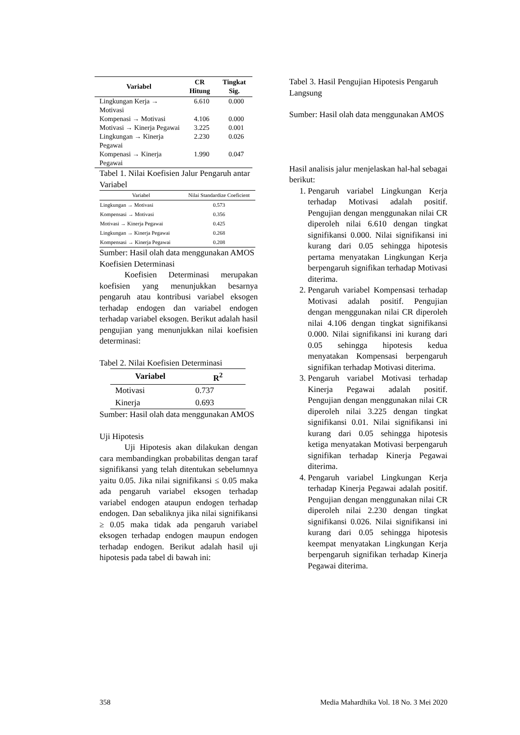| Variabel | CR Hitung | Tingkat Sig. |
| --- | --- | --- |
| Lingkungan Kerja → Motivasi | 6.610 | 0.000 |
| Kompenasi → Motivasi | 4.106 | 0.000 |
| Motivasi → Kinerja Pegawai | 3.225 | 0.001 |
| Lingkungan → Kinerja Pegawai | 2.230 | 0.026 |
| Kompenasi → Kinerja Pegawai | 1.990 | 0.047 |
Tabel 1. Nilai Koefisien Jalur Pengaruh antar Variabel
| Variabel | Nilai Standardize Coeficient |
| --- | --- |
| Lingkungan → Motivasi | 0.573 |
| Kompensasi → Motivasi | 0.356 |
| Motivasi → Kinerja Pegawai | 0.425 |
| Lingkungan → Kinerja Pegawai | 0.268 |
| Kompensasi → Kinerja Pegawai | 0.208 |
Sumber: Hasil olah data menggunakan AMOS
Koefisien Determinasi
   Koefisien Determinasi merupakan koefisien yang menunjukkan besarnya pengaruh atau kontribusi variabel eksogen terhadap endogen dan variabel endogen terhadap variabel eksogen. Berikut adalah hasil pengujian yang menunjukkan nilai koefisien determinasi:
Tabel 2. Nilai Koefisien Determinasi
| Variabel | R<sup>2</sup> |
| --- | --- |
| Motivasi | 0.737 |
| Kinerja | 0.693 |
Sumber: Hasil olah data menggunakan AMOS
Uji Hipotesis
   Uji Hipotesis akan dilakukan dengan cara membandingkan probabilitas dengan taraf signifikansi yang telah ditentukan sebelumnya yaitu 0.05. Jika nilai signifikansi ≤ 0.05 maka ada pengaruh variabel eksogen terhadap variabel endogen ataupun endogen terhadap endogen. Dan sebaliknya jika nilai signifikansi ≥ 0.05 maka tidak ada pengaruh variabel eksogen terhadap endogen maupun endogen terhadap endogen. Berikut adalah hasil uji hipotesis pada tabel di bawah ini:
Tabel 3. Hasil Pengujian Hipotesis Pengaruh Langsung
Sumber: Hasil olah data menggunakan AMOS
Hasil analisis jalur menjelaskan hal-hal sebagai berikut:
1. Pengaruh variabel Lingkungan Kerja terhadap Motivasi adalah positif. Pengujian dengan menggunakan nilai CR diperoleh nilai 6.610 dengan tingkat signifikansi 0.000. Nilai signifikansi ini kurang dari 0.05 sehingga hipotesis pertama menyatakan Lingkungan Kerja berpengaruh signifikan terhadap Motivasi diterima.
2. Pengaruh variabel Kompensasi terhadap Motivasi adalah positif. Pengujian dengan menggunakan nilai CR diperoleh nilai 4.106 dengan tingkat signifikansi 0.000. Nilai signifikansi ini kurang dari 0.05 sehingga hipotesis kedua menyatakan Kompensasi berpengaruh signifikan terhadap Motivasi diterima.
3. Pengaruh variabel Motivasi terhadap Kinerja Pegawai adalah positif. Pengujian dengan menggunakan nilai CR diperoleh nilai 3.225 dengan tingkat signifikansi 0.01. Nilai signifikansi ini kurang dari 0.05 sehingga hipotesis ketiga menyatakan Motivasi berpengaruh signifikan terhadap Kinerja Pegawai diterima.
4. Pengaruh variabel Lingkungan Kerja terhadap Kinerja Pegawai adalah positif. Pengujian dengan menggunakan nilai CR diperoleh nilai 2.230 dengan tingkat signifikansi 0.026. Nilai signifikansi ini kurang dari 0.05 sehingga hipotesis keempat menyatakan Lingkungan Kerja berpengaruh signifikan terhadap Kinerja Pegawai diterima.
358 Media Mahardhika Vol. 18 No. 3 Mei 2020